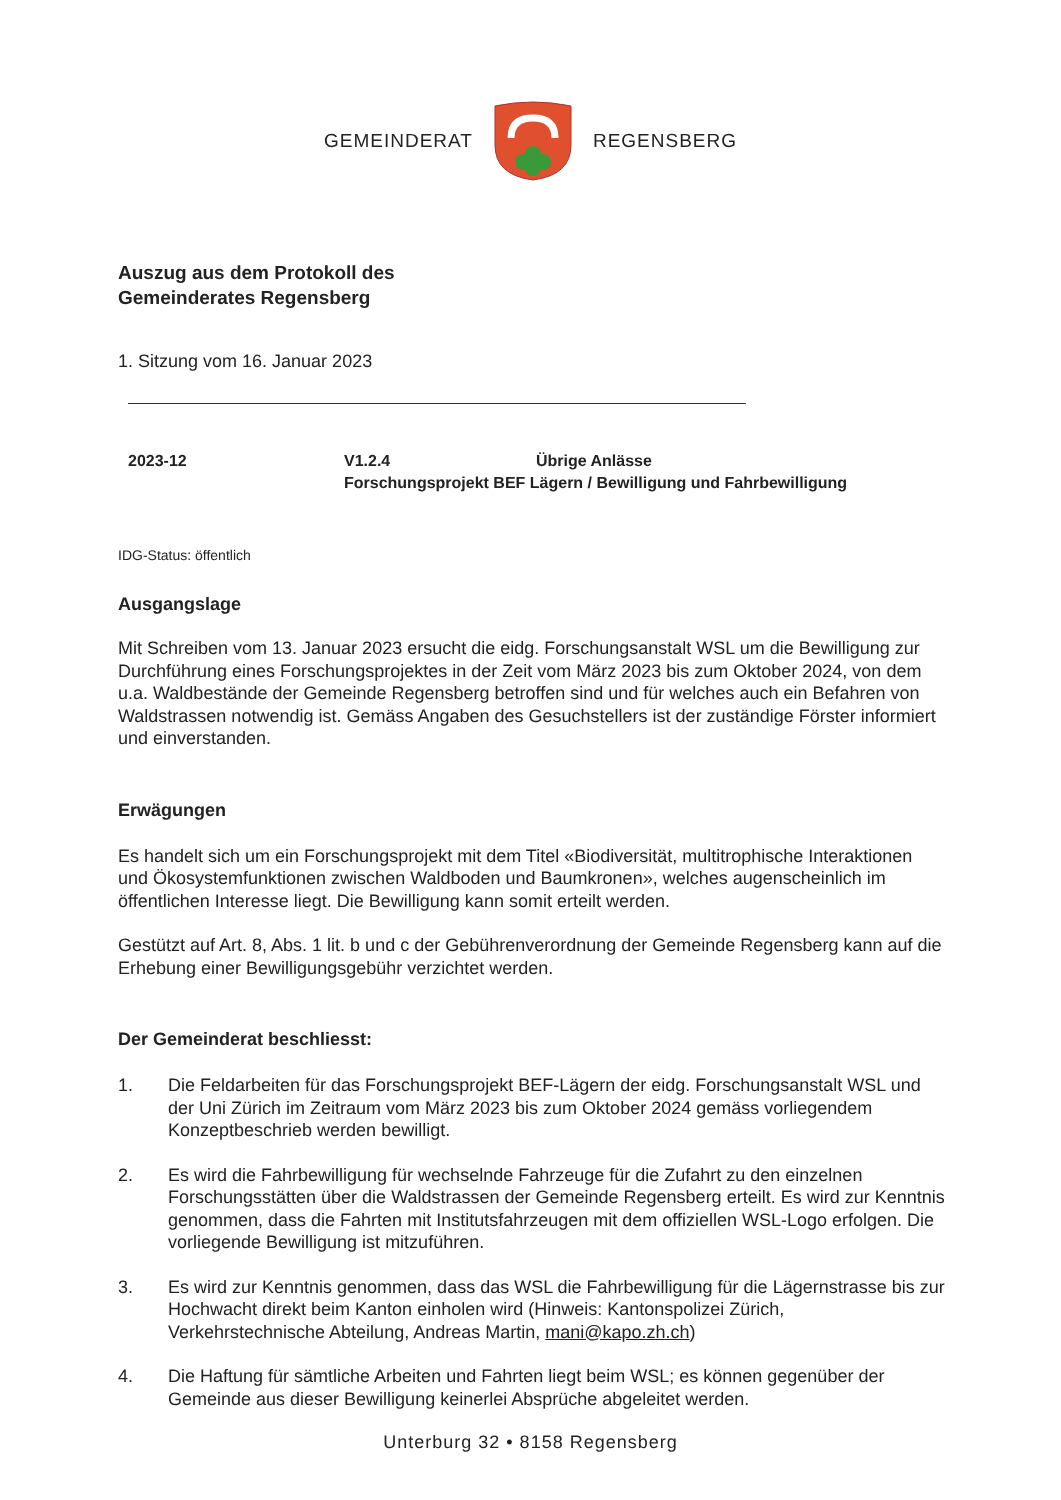GEMEINDERAT REGENSBERG
Auszug aus dem Protokoll des
Gemeinderates Regensberg
1. Sitzung vom 16. Januar 2023
2023-12 V1.2.4 Übrige Anlässe
Forschungsprojekt BEF Lägern / Bewilligung und Fahrbewilligung
IDG-Status: öffentlich
Ausgangslage
Mit Schreiben vom 13. Januar 2023 ersucht die eidg. Forschungsanstalt WSL um die Bewilligung zur Durchführung eines Forschungsprojektes in der Zeit vom März 2023 bis zum Oktober 2024, von dem u.a. Waldbestände der Gemeinde Regensberg betroffen sind und für welches auch ein Befahren von Waldstrassen notwendig ist. Gemäss Angaben des Gesuchstellers ist der zuständige Förster informiert und einverstanden.
Erwägungen
Es handelt sich um ein Forschungsprojekt mit dem Titel «Biodiversität, multitrophische Interaktionen und Ökosystemfunktionen zwischen Waldboden und Baumkronen», welches augenscheinlich im öffentlichen Interesse liegt. Die Bewilligung kann somit erteilt werden.
Gestützt auf Art. 8, Abs. 1 lit. b und c der Gebührenverordnung der Gemeinde Regensberg kann auf die Erhebung einer Bewilligungsgebühr verzichtet werden.
Der Gemeinderat beschliesst:
1. Die Feldarbeiten für das Forschungsprojekt BEF-Lägern der eidg. Forschungsanstalt WSL und der Uni Zürich im Zeitraum vom März 2023 bis zum Oktober 2024 gemäss vorliegendem Konzeptbeschrieb werden bewilligt.
2. Es wird die Fahrbewilligung für wechselnde Fahrzeuge für die Zufahrt zu den einzelnen Forschungsstätten über die Waldstrassen der Gemeinde Regensberg erteilt. Es wird zur Kenntnis genommen, dass die Fahrten mit Institutsfahrzeugen mit dem offiziellen WSL-Logo erfolgen. Die vorliegende Bewilligung ist mitzuführen.
3. Es wird zur Kenntnis genommen, dass das WSL die Fahrbewilligung für die Lägernstrasse bis zur Hochwacht direkt beim Kanton einholen wird (Hinweis: Kantonspolizei Zürich, Verkehrstechnische Abteilung, Andreas Martin, mani@kapo.zh.ch)
4. Die Haftung für sämtliche Arbeiten und Fahrten liegt beim WSL; es können gegenüber der Gemeinde aus dieser Bewilligung keinerlei Absprüche abgeleitet werden.
Unterburg 32 • 8158 Regensberg